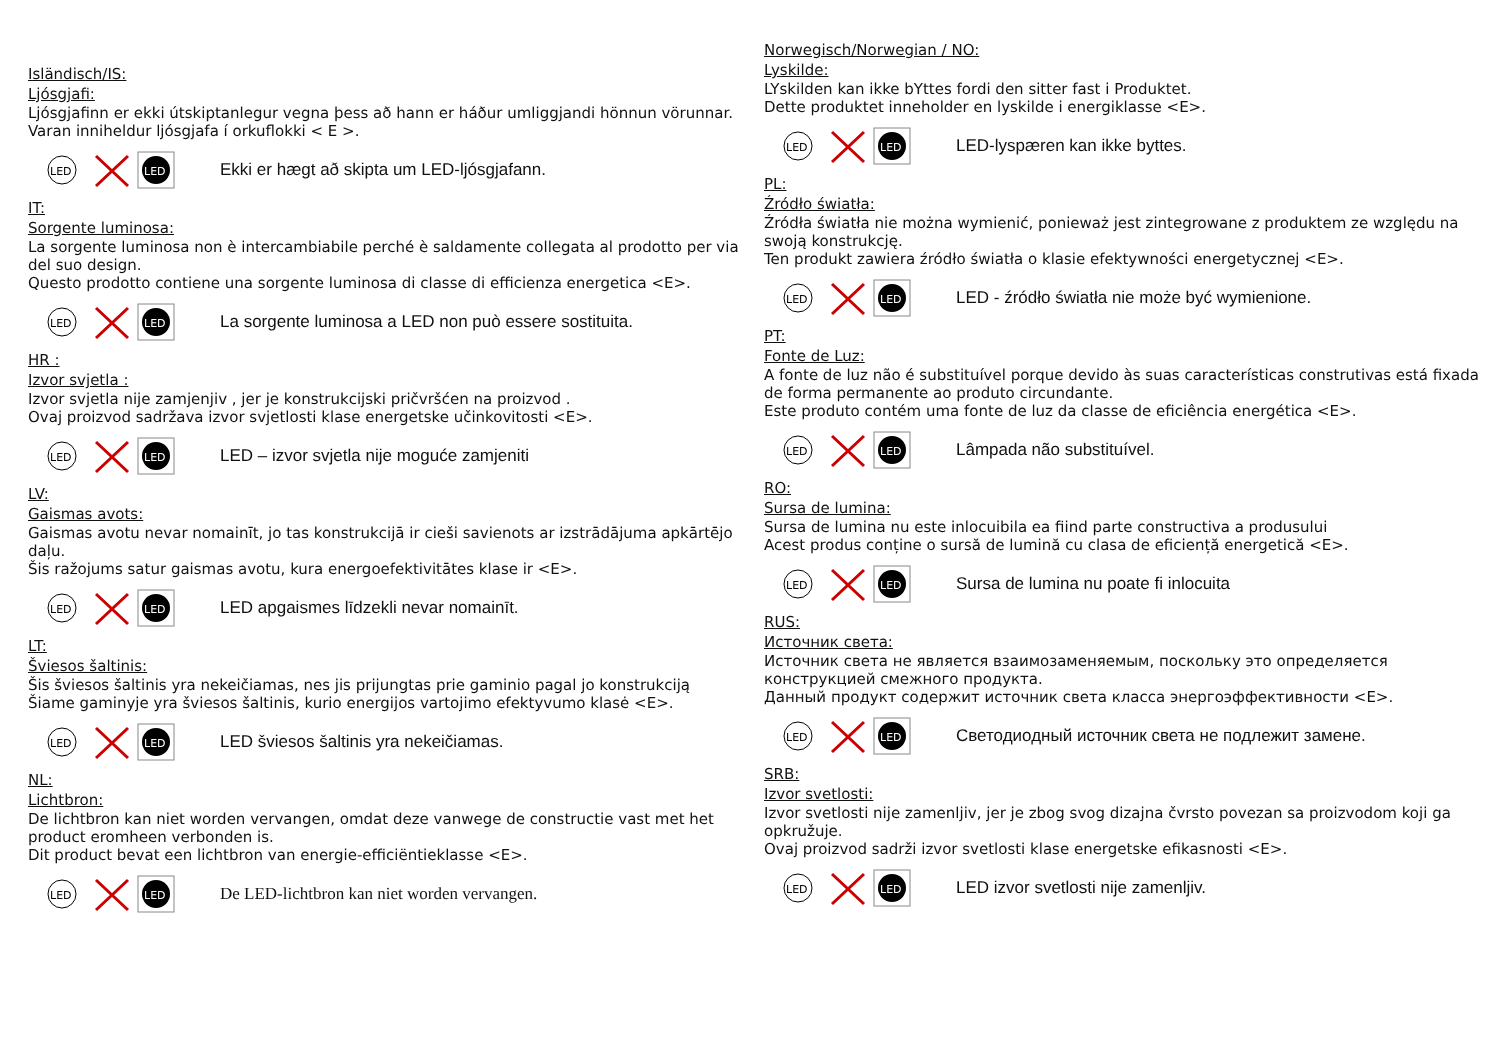Isländisch/IS:
Ljósgjafi:
Ljósgjafinn er ekki útskiptanlegur vegna þess að hann er háður umliggjandi hönnun vörunnar.
Varan inniheldur ljósgjafa í orkuflokki < E >.
LED
LED
Ekki er hægt að skipta um LED-ljósgjafann.
IT:
Sorgente luminosa:
La sorgente luminosa non è intercambiabile perché è saldamente collegata al prodotto per via del suo design.
Questo prodotto contiene una sorgente luminosa di classe di efficienza energetica <E>.
LED
LED
La sorgente luminosa a LED non può essere sostituita.
HR :
Izvor svjetla :
Izvor svjetla nije zamjenjiv , jer je konstrukcijski pričvršćen na proizvod .
Ovaj proizvod sadržava izvor svjetlosti klase energetske učinkovitosti <E>.
LED
LED
LED – izvor svjetla nije moguće zamjeniti
LV:
Gaismas avots:
Gaismas avotu nevar nomainīt, jo tas konstrukcijā ir cieši savienots ar izstrādājuma apkārtējo daļu.
Šis ražojums satur gaismas avotu, kura energoefektivitātes klase ir <E>.
LED
LED
LED apgaismes līdzekli nevar nomainīt.
LT:
Šviesos šaltinis:
Šis šviesos šaltinis yra nekeičiamas, nes jis prijungtas prie gaminio pagal jo konstrukciją
Šiame gaminyje yra šviesos šaltinis, kurio energijos vartojimo efektyvumo klasė <E>.
LED
LED
LED šviesos šaltinis yra nekeičiamas.
NL:
Lichtbron:
De lichtbron kan niet worden vervangen, omdat deze vanwege de constructie vast met het product eromheen verbonden is.
Dit product bevat een lichtbron van energie-efficiëntieklasse <E>.
LED
LED
De LED-lichtbron kan niet worden vervangen.
Norwegisch/Norwegian / NO:
Lyskilde:
LYskilden kan ikke bYttes fordi den sitter fast i Produktet.
Dette produktet inneholder en lyskilde i energiklasse <E>.
LED
LED
LED-lyspæren kan ikke byttes.
PL:
Źródło światła:
Źródła światła nie można wymienić, ponieważ jest zintegrowane z produktem ze względu na swoją konstrukcję.
Ten produkt zawiera źródło światła o klasie efektywności energetycznej <E>.
LED
LED
LED - źródło światła nie może być wymienione.
PT:
Fonte de Luz:
A fonte de luz não é substituível porque devido às suas características construtivas está fixada de forma permanente ao produto circundante.
Este produto contém uma fonte de luz da classe de eficiência energética <E>.
LED
LED
Lâmpada não substituível.
RO:
Sursa de lumina:
Sursa de lumina nu este inlocuibila ea fiind parte constructiva a produsului
Acest produs conține o sursă de lumină cu clasa de eficiență energetică <E>.
LED
LED
Sursa de lumina nu poate fi inlocuita
RUS:
Источник света:
Источник света не является взаимозаменяемым, поскольку это определяется конструкцией смежного продукта.
Данный продукт содержит источник света класса энергоэффективности <E>.
LED
LED
Светодиодный источник света не подлежит замене.
SRB:
Izvor svetlosti:
Izvor svetlosti nije zamenljiv, jer je zbog svog dizajna čvrsto povezan sa proizvodom koji ga opkružuje.
Ovaj proizvod sadrži izvor svetlosti klase energetske efikasnosti <E>.
LED
LED
LED izvor svetlosti nije zamenljiv.